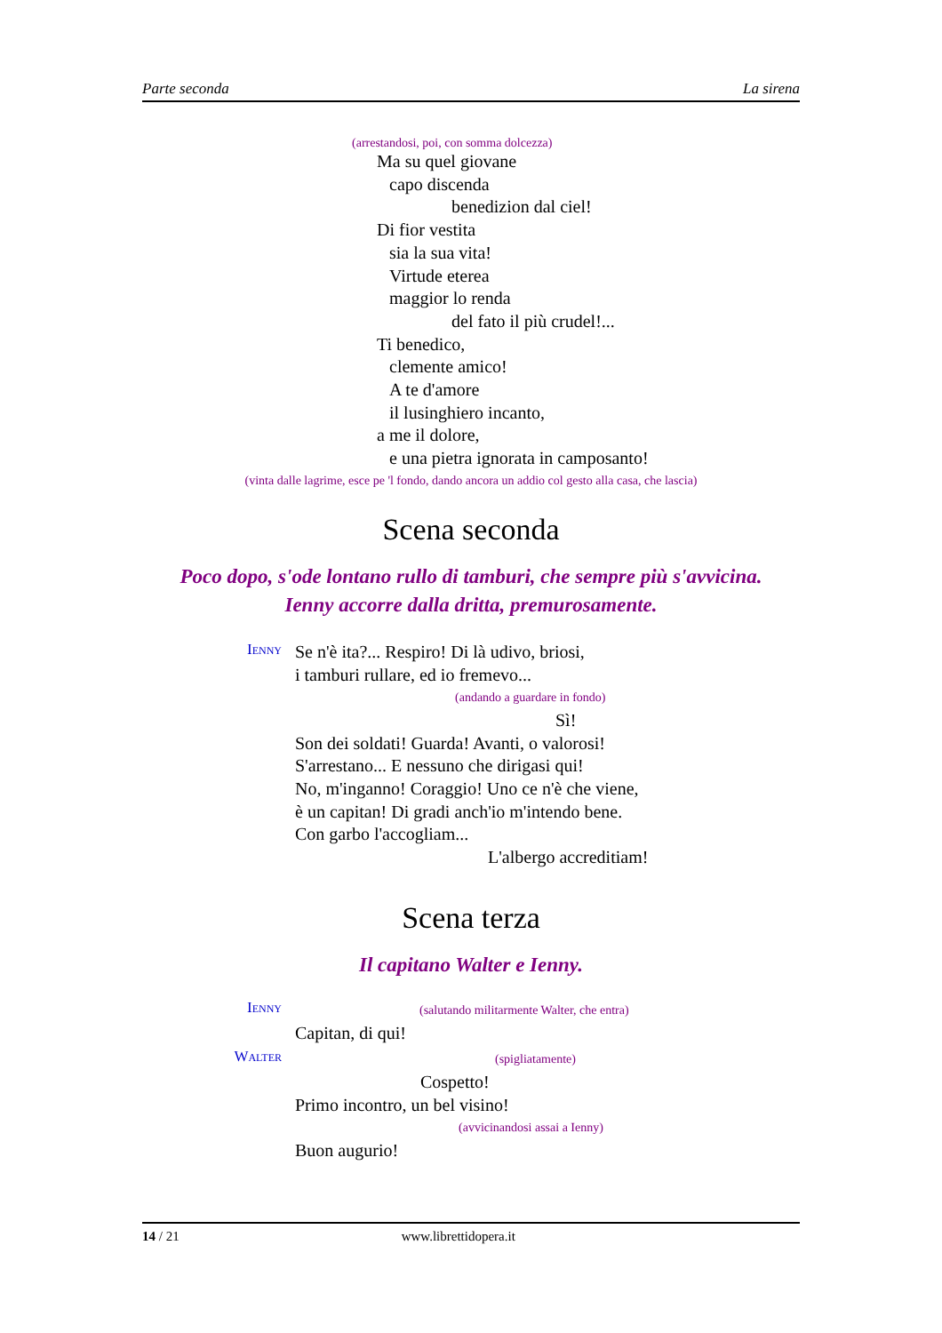Parte seconda La sirena
(arrestandosi, poi, con somma dolcezza)
Ma su quel giovane
capo discenda
benedizion dal ciel!
Di fior vestita
sia la sua vita!
Virtude eterea
maggior lo renda
del fato il più crudel!...
Ti benedico,
clemente amico!
A te d'amore
il lusinghiero incanto,
a me il dolore,
e una pietra ignorata in camposanto!
(vinta dalle lagrime, esce pe 'l fondo, dando ancora un addio col gesto alla casa, che lascia)
Scena seconda
Poco dopo, s'ode lontano rullo di tamburi, che sempre più s'avvicina.
Ienny accorre dalla dritta, premurosamente.
IENNY
Se n'è ita?... Respiro! Di là udivo, briosi,
i tamburi rullare, ed io fremevo...
(andando a guardare in fondo)
Sì!
Son dei soldati! Guarda! Avanti, o valorosi!
S'arrestano... E nessuno che dirigasi qui!
No, m'inganno! Coraggio! Uno ce n'è che viene,
è un capitan! Di gradi anch'io m'intendo bene.
Con garbo l'accogliam...
L'albergo accreditiam!
Scena terza
Il capitano Walter e Ienny.
IENNY
(salutando militarmente Walter, che entra)
Capitan, di qui!
WALTER
(spigliatamente)
Cospetto!
Primo incontro, un bel visino!
(avvicinandosi assai a Ienny)
Buon augurio!
14 / 21 www.librettidopera.it